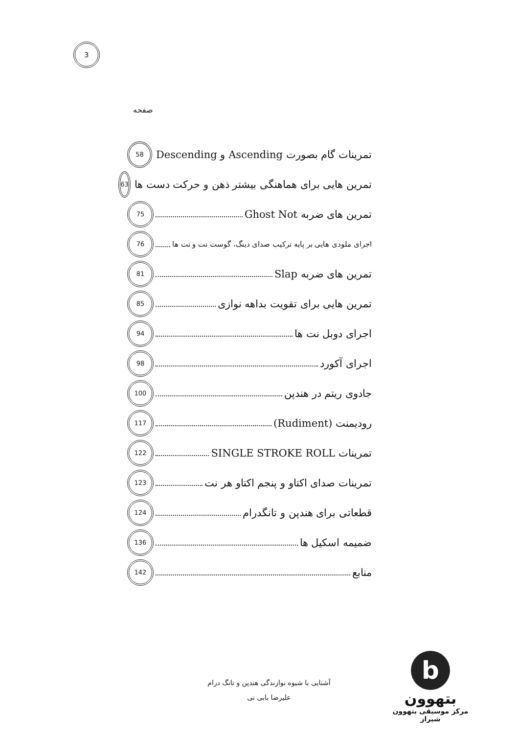3
صفحه
تمرینات گام بصورت Ascending و Descending 58
تمرین هایی برای هماهنگی بیشتر ذهن و حرکت دست ها 63
تمرین های ضربه Ghost Not 75
اجرای ملودی هایی بر پایه ترکیب صدای دینگ، گوست نت و نت ها 76
تمرین های ضربه Slap 81
تمرین هایی برای تقویت بداهه نوازی 85
اجرای دوبل نت ها 94
اجرای آکورد 98
جادوی ریتم در هندپن 100
رودیمنت (Rudiment) 117
تمرینات SINGLE STROKE ROLL 122
تمرینات صدای اکتاو و پنجم اکتاو هر نت 123
قطعاتی برای هندپن و تانگدرام 124
ضمیمه اسکیل ها 136
منابع 142
آشنایی با شیوه نوازندگی هندپن و تانگ درام
علیرضا بابی نی
b
بتهوون
مرکز موسیقی بتهوون شیراز